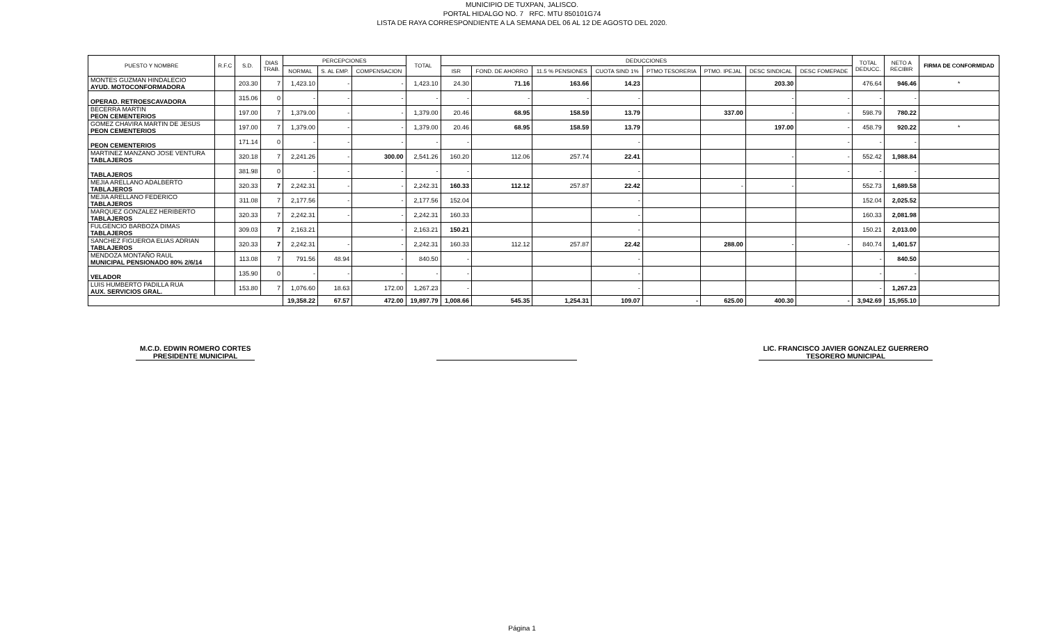MUNICIPIO DE TUXPAN, JALISCO.
PORTAL HIDALGO NO. 7 RFC. MTU 850101G74
LISTA DE RAYA CORRESPONDIENTE A LA SEMANA DEL 06 AL 12 DE AGOSTO DEL 2020.
| PUESTO Y NOMBRE | R.F.C | S.D. | DIAS TRAB. | PERCEPCIONES | | | TOTAL | DEDUCCIONES | | | | | | | | TOTAL DEDUCC. | NETO A RECIBIR | FIRMA DE CONFORMIDAD |
| --- | --- | --- | --- | --- | --- | --- | --- | --- | --- | --- | --- | --- | --- | --- | --- | --- | --- | --- |
| | | | | NORMAL | S. AL EMP. | COMPENSACION | | ISR | FOND. DE AHORRO | 11.5 % PENSIONES | CUOTA SIND 1% | PTMO TESORERIA | PTMO. IPEJAL | DESC SINDICAL | DESC FOMEPADE | | | |
| MONTES GUZMAN HINDALECIO AYUD. MOTOCONFORMADORA | | 203.30 | 7 | 1,423.10 | - | - | 1,423.10 | 24.30 | 71.16 | 163.66 | 14.23 | | | 203.30 | | 476.64 | 946.46 | * |
| OPERAD. RETROESCAVADORA | | 315.06 | 0 | - | - | - | - | - | - | - | - | | | - | - | - | - | |
| BECERRA MARTIN PEON CEMENTERIOS | | 197.00 | 7 | 1,379.00 | - | - | 1,379.00 | 20.46 | 68.95 | 158.59 | 13.79 | | 337.00 | - | - | 598.79 | 780.22 | |
| GOMEZ CHAVIRA MARTIN DE JESUS PEON CEMENTERIOS | | 197.00 | 7 | 1,379.00 | - | - | 1,379.00 | 20.46 | 68.95 | 158.59 | 13.79 | | | 197.00 | - | 458.79 | 920.22 | * |
| PEON CEMENTERIOS | | 171.14 | 0 | - | - | - | - | - | | | - | | | | - | - | - | |
| MARTINEZ MANZANO JOSE VENTURA TABLAJEROS | | 320.18 | 7 | 2,241.26 | - | 300.00 | 2,541.26 | 160.20 | 112.06 | 257.74 | 22.41 | | | - | - | 552.42 | 1,988.84 | |
| TABLAJEROS | | 381.98 | 0 | - | - | - | - | - | | | - | | | | - | - | - | |
| MEJIA ARELLANO ADALBERTO TABLAJEROS | | 320.33 | 7 | 2,242.31 | - | - | 2,242.31 | 160.33 | 112.12 | 257.87 | 22.42 | | - | - | | 552.73 | 1,689.58 | |
| MEJIA ARELLANO FEDERICO TABLAJEROS | | 311.08 | 7 | 2,177.56 | - | - | 2,177.56 | 152.04 | | | - | | | | | 152.04 | 2,025.52 | |
| MARQUEZ GONZALEZ HERIBERTO TABLAJEROS | | 320.33 | 7 | 2,242.31 | - | - | 2,242.31 | 160.33 | | | - | | | | | 160.33 | 2,081.98 | |
| FULGENCIO BARBOZA DIMAS TABLAJEROS | | 309.03 | 7 | 2,163.21 | | - | 2,163.21 | 150.21 | | | - | | | | | 150.21 | 2,013.00 | |
| SANCHEZ FIGUEROA ELIAS ADRIAN TABLAJEROS | | 320.33 | 7 | 2,242.31 | - | - | 2,242.31 | 160.33 | 112.12 | 257.87 | 22.42 | | 288.00 | - | - | 840.74 | 1,401.57 | |
| MENDOZA MONTAÑO RAUL MUNICIPAL PENSIONADO 80% 2/6/14 | | 113.08 | 7 | 791.56 | 48.94 | - | 840.50 | - | | | - | | | | | - | 840.50 | |
| VELADOR | | 135.90 | 0 | - | - | - | - | - | | | - | | | | | - | - | |
| LUIS HUMBERTO PADILLA RUA AUX. SERVICIOS GRAL. | | 153.80 | 7 | 1,076.60 | 18.63 | 172.00 | 1,267.23 | - | | | - | | | | | - | 1,267.23 | |
| | | | | 19,358.22 | 67.57 | 472.00 | 19,897.79 | 1,008.66 | 545.35 | 1,254.31 | 109.07 | - | 625.00 | 400.30 | - | 3,942.69 | 15,955.10 | |
M.C.D. EDWIN ROMERO CORTES
PRESIDENTE MUNICIPAL
LIC. FRANCISCO JAVIER GONZALEZ GUERRERO
TESORERO MUNICIPAL
Página 1